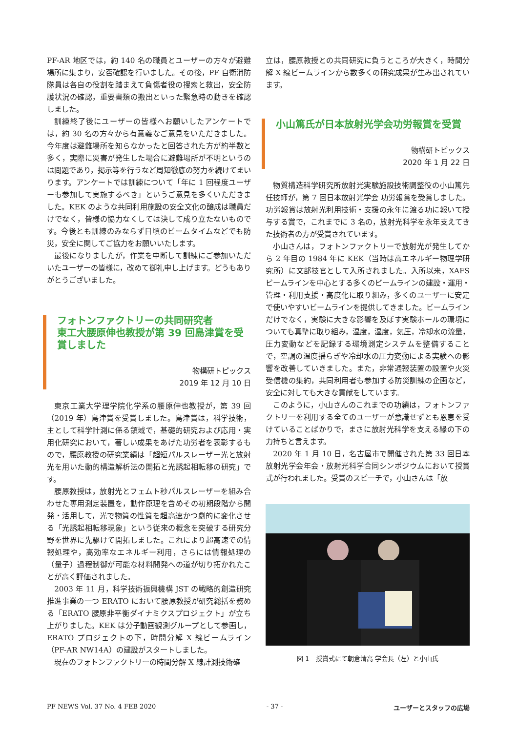PF-AR 地区では，約 140 名の職員とユーザーの方々が避難場所に集まり，安否確認を行いました。その後，PF 自衛消防隊員は各自の役割を踏まえて負傷者役の捜索と救出，安全防護状況の確認，重要書類の搬出といった緊急時の動きを確認しました。
訓練終了後にユーザーの皆様へお願いしたアンケートでは，約 30 名の方々から有意義なご意見をいただきました。今年度は避難場所を知らなかったと回答された方が約半数と多く，実際に災害が発生した場合に避難場所が不明というのは問題であり，掲示等を行うなど周知徹底の努力を続けてまいります。アンケートでは訓練について「年に 1 回程度ユーザーも参加して実施するべき」というご意見を多くいただきました。KEK のような共同利用施設の安全文化の醸成は職員だけでなく，皆様の協力なくしては決して成り立たないものです。今後とも訓練のみならず日頃のビームタイムなどでも防災，安全に関してご協力をお願いいたします。
最後になりましたが，作業を中断して訓練にご参加いただいたユーザーの皆様に，改めて御礼申し上げます。どうもありがとうございました。
フォトンファクトリーの共同研究者
東工大腰原伸也教授が第 39 回島津賞を受賞しました
物構研トピックス
2019 年 12 月 10 日
東京工業大学理学院化学系の腰原伸也教授が，第 39 回（2019 年）島津賞を受賞しました。島津賞は，科学技術，主として科学計測に係る領域で，基礎的研究および応用・実用化研究において，著しい成果をあげた功労者を表彰するもので，腰原教授の研究業績は「超短パルスレーザー光と放射光を用いた動的構造解析法の開拓と光誘起相転移の研究」です。
腰原教授は，放射光とフェムト秒パルスレーザーを組み合わせた専用測定装置を，動作原理を含めその初期段階から開発・活用して，光で物質の性質を超高速かつ劇的に変化させる「光誘起相転移現象」という従来の概念を突破する研究分野を世界に先駆けて開拓しました。これにより超高速での情報処理や，高効率なエネルギー利用，さらには情報処理の（量子）過程制御が可能な材料開発への道が切り拓かれたことが高く評価されました。
2003 年 11 月，科学技術振興機構 JST の戦略的創造研究推進事業の一つ ERATO において腰原教授が研究総括を務める「ERATO 腰原非平衡ダイナミクスプロジェクト」が立ち上がりました。KEK は分子動画観測グループとして参画し，ERATO プロジェクトの下，時間分解 X 線ビームライン（PF-AR NW14A）の建設がスタートしました。
現在のフォトンファクトリーの時間分解 X 線計測技術確
立は，腰原教授との共同研究に負うところが大きく，時間分解 X 線ビームラインから数多くの研究成果が生み出されています。
小山篤氏が日本放射光学会功労報賞を受賞
物構研トピックス
2020 年 1 月 22 日
物質構造科学研究所放射光実験施設技術調整役の小山篤先任技師が，第 7 回日本放射光学会 功労報賞を受賞しました。功労報賞は放射光利用技術・支援の永年に渡る功に報いて授与する賞で，これまでに 3 名の，放射光科学を永年支えてきた技術者の方が受賞されています。
小山さんは，フォトンファクトリーで放射光が発生してから 2 年目の 1984 年に KEK（当時は高エネルギー物理学研究所）に文部技官として入所されました。入所以来，XAFS ビームラインを中心とする多くのビームラインの建設・運用・管理・利用支援・高度化に取り組み，多くのユーザーに安定で使いやすいビームラインを提供してきました。ビームラインだけでなく，実験に大きな影響を及ぼす実験ホールの環境についても真摯に取り組み，温度，湿度，気圧，冷却水の流量，圧力変動などを記録する環境測定システムを整備することで，空調の温度揺らぎや冷却水の圧力変動による実験への影響を改善していきました。また，非常通報装置の設置や火災受信機の集約，共同利用者も参加する防災訓練の企画など，安全に対しても大きな貢献をしています。
このように，小山さんのこれまでの功績は，フォトンファクトリーを利用する全てのユーザーが意識せずとも恩恵を受けていることばかりで，まさに放射光科学を支える縁の下の力持ちと言えます。
2020 年 1 月 10 日，名古屋市で開催された第 33 回日本放射光学会年会・放射光科学合同シンポジウムにおいて授賞式が行われました。受賞のスピーチで，小山さんは「放
図 1　授賞式にて朝倉清高 学会長（左）と小山氏
PF NEWS Vol. 37 No. 4 FEB 2020 - 37 - ユーザーとスタッフの広場